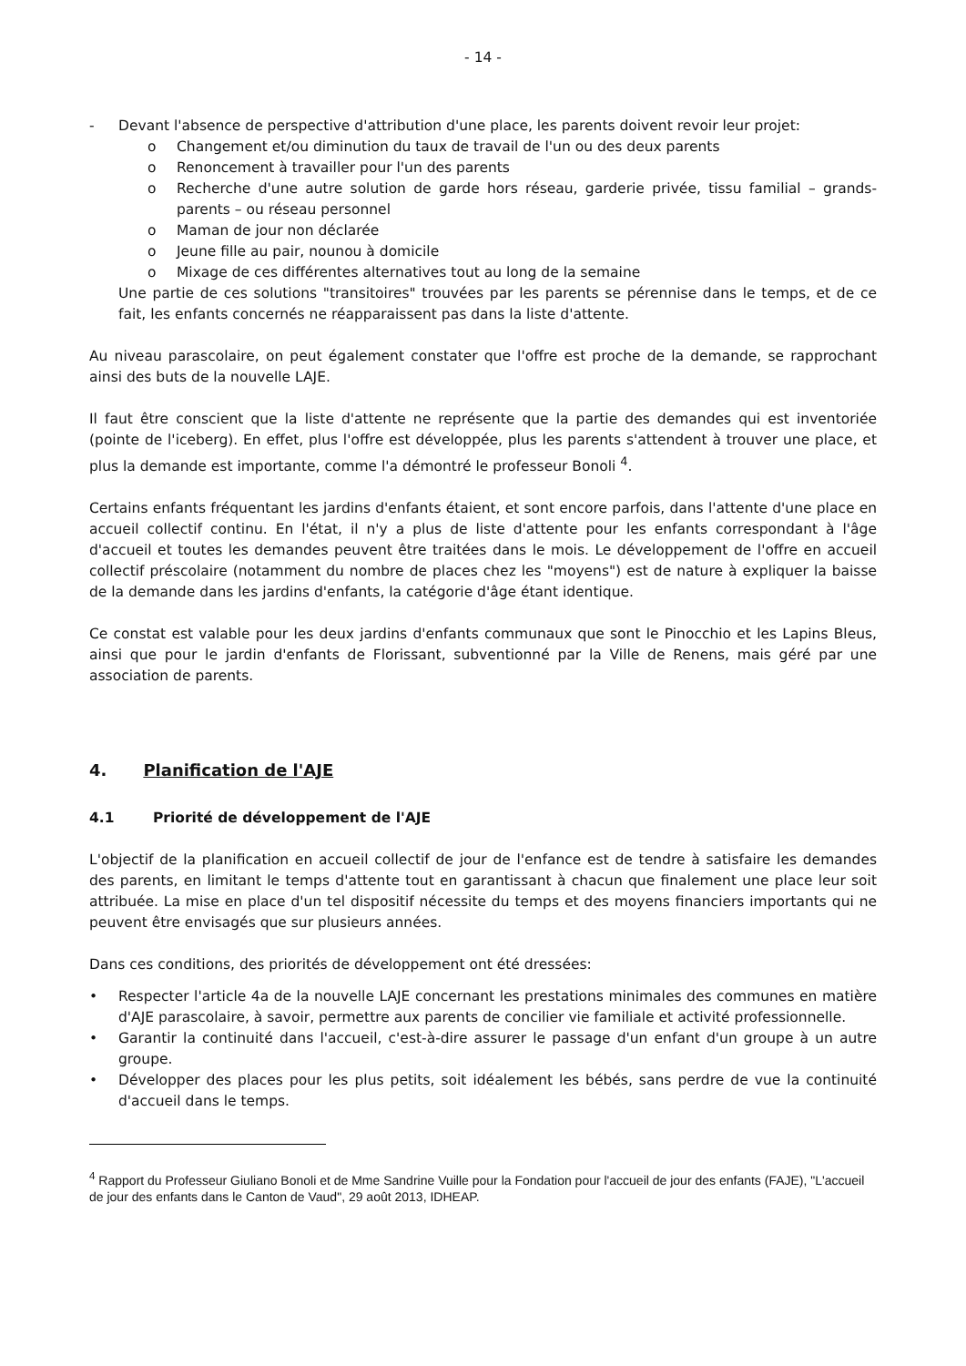- 14 -
- Devant l'absence de perspective d'attribution d'une place, les parents doivent revoir leur projet:
o Changement et/ou diminution du taux de travail de l'un ou des deux parents
o Renoncement à travailler pour l'un des parents
o Recherche d'une autre solution de garde hors réseau, garderie privée, tissu familial – grands-parents – ou réseau personnel
o Maman de jour non déclarée
o Jeune fille au pair, nounou à domicile
o Mixage de ces différentes alternatives tout au long de la semaine
Une partie de ces solutions "transitoires" trouvées par les parents se pérennise dans le temps, et de ce fait, les enfants concernés ne réapparaissent pas dans la liste d'attente.
Au niveau parascolaire, on peut également constater que l'offre est proche de la demande, se rapprochant ainsi des buts de la nouvelle LAJE.
Il faut être conscient que la liste d'attente ne représente que la partie des demandes qui est inventoriée (pointe de l'iceberg). En effet, plus l'offre est développée, plus les parents s'attendent à trouver une place, et plus la demande est importante, comme l'a démontré le professeur Bonoli <sup>4</sup>.
Certains enfants fréquentant les jardins d'enfants étaient, et sont encore parfois, dans l'attente d'une place en accueil collectif continu. En l'état, il n'y a plus de liste d'attente pour les enfants correspondant à l'âge d'accueil et toutes les demandes peuvent être traitées dans le mois. Le développement de l'offre en accueil collectif préscolaire (notamment du nombre de places chez les "moyens") est de nature à expliquer la baisse de la demande dans les jardins d'enfants, la catégorie d'âge étant identique.
Ce constat est valable pour les deux jardins d'enfants communaux que sont le Pinocchio et les Lapins Bleus, ainsi que pour le jardin d'enfants de Florissant, subventionné par la Ville de Renens, mais géré par une association de parents.
4. Planification de l'AJE
4.1 Priorité de développement de l'AJE
L'objectif de la planification en accueil collectif de jour de l'enfance est de tendre à satisfaire les demandes des parents, en limitant le temps d'attente tout en garantissant à chacun que finalement une place leur soit attribuée. La mise en place d'un tel dispositif nécessite du temps et des moyens financiers importants qui ne peuvent être envisagés que sur plusieurs années.
Dans ces conditions, des priorités de développement ont été dressées:
• Respecter l'article 4a de la nouvelle LAJE concernant les prestations minimales des communes en matière d'AJE parascolaire, à savoir, permettre aux parents de concilier vie familiale et activité professionnelle.
• Garantir la continuité dans l'accueil, c'est-à-dire assurer le passage d'un enfant d'un groupe à un autre groupe.
• Développer des places pour les plus petits, soit idéalement les bébés, sans perdre de vue la continuité d'accueil dans le temps.
<sup>4</sup> Rapport du Professeur Giuliano Bonoli et de Mme Sandrine Vuille pour la Fondation pour l'accueil de jour des enfants (FAJE), "L'accueil de jour des enfants dans le Canton de Vaud", 29 août 2013, IDHEAP.